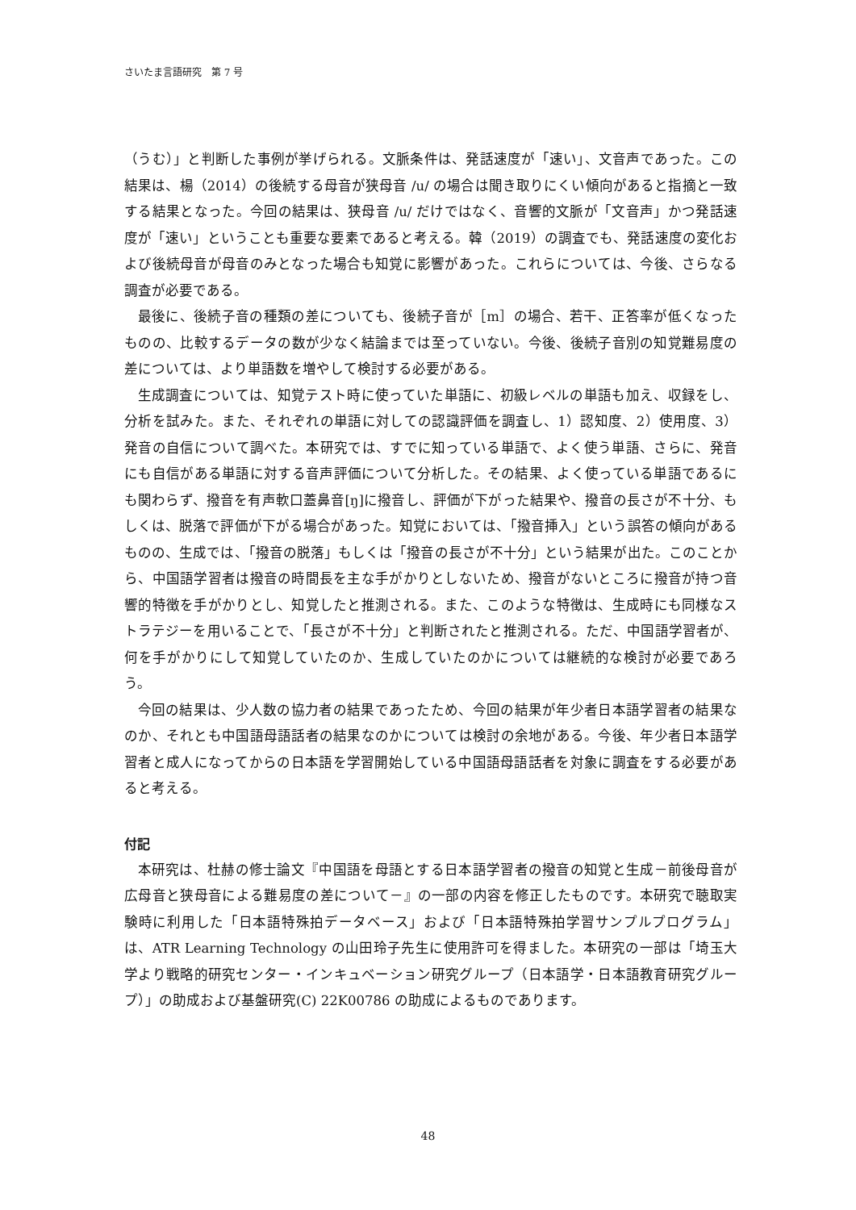さいたま言語研究　第 7 号
（うむ）」と判断した事例が挙げられる。文脈条件は、発話速度が「速い」、文音声であった。この結果は、楊（2014）の後続する母音が狭母音 /u/ の場合は聞き取りにくい傾向があると指摘と一致する結果となった。今回の結果は、狭母音 /u/ だけではなく、音響的文脈が「文音声」かつ発話速度が「速い」ということも重要な要素であると考える。韓（2019）の調査でも、発話速度の変化および後続母音が母音のみとなった場合も知覚に影響があった。これらについては、今後、さらなる調査が必要である。
最後に、後続子音の種類の差についても、後続子音が［m］の場合、若干、正答率が低くなったものの、比較するデータの数が少なく結論までは至っていない。今後、後続子音別の知覚難易度の差については、より単語数を増やして検討する必要がある。
生成調査については、知覚テスト時に使っていた単語に、初級レベルの単語も加え、収録をし、分析を試みた。また、それぞれの単語に対しての認識評価を調査し、1）認知度、2）使用度、3）発音の自信について調べた。本研究では、すでに知っている単語で、よく使う単語、さらに、発音にも自信がある単語に対する音声評価について分析した。その結果、よく使っている単語であるにも関わらず、撥音を有声軟口蓋鼻音[ŋ]に撥音し、評価が下がった結果や、撥音の長さが不十分、もしくは、脱落で評価が下がる場合があった。知覚においては、「撥音挿入」という誤答の傾向があるものの、生成では、「撥音の脱落」もしくは「撥音の長さが不十分」という結果が出た。このことから、中国語学習者は撥音の時間長を主な手がかりとしないため、撥音がないところに撥音が持つ音響的特徴を手がかりとし、知覚したと推測される。また、このような特徴は、生成時にも同様なストラテジーを用いることで、「長さが不十分」と判断されたと推測される。ただ、中国語学習者が、何を手がかりにして知覚していたのか、生成していたのかについては継続的な検討が必要であろう。
今回の結果は、少人数の協力者の結果であったため、今回の結果が年少者日本語学習者の結果なのか、それとも中国語母語話者の結果なのかについては検討の余地がある。今後、年少者日本語学習者と成人になってからの日本語を学習開始している中国語母語話者を対象に調査をする必要があると考える。
付記
本研究は、杜赫の修士論文『中国語を母語とする日本語学習者の撥音の知覚と生成－前後母音が広母音と狭母音による難易度の差について－』の一部の内容を修正したものです。本研究で聴取実験時に利用した「日本語特殊拍データベース」および「日本語特殊拍学習サンプルプログラム」は、ATR Learning Technology の山田玲子先生に使用許可を得ました。本研究の一部は「埼玉大学より戦略的研究センター・インキュベーション研究グループ（日本語学・日本語教育研究グループ）」の助成および基盤研究(C) 22K00786 の助成によるものであります。
48